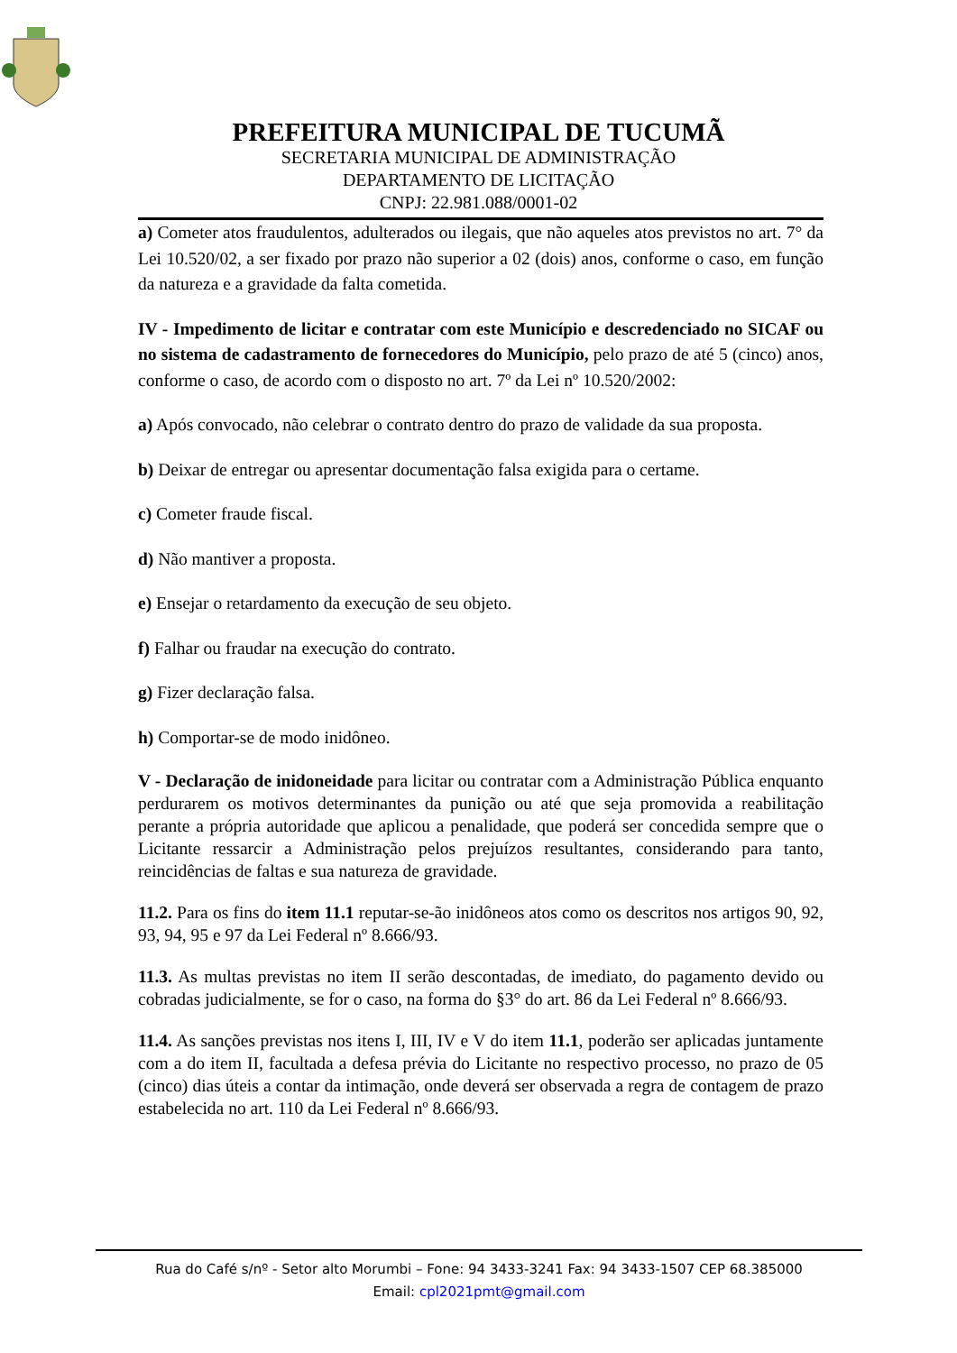PREFEITURA MUNICIPAL DE TUCUMÃ
SECRETARIA MUNICIPAL DE ADMINISTRAÇÃO
DEPARTAMENTO DE LICITAÇÃO
CNPJ: 22.981.088/0001-02
a) Cometer atos fraudulentos, adulterados ou ilegais, que não aqueles atos previstos no art. 7° da Lei 10.520/02, a ser fixado por prazo não superior a 02 (dois) anos, conforme o caso, em função da natureza e a gravidade da falta cometida.
IV - Impedimento de licitar e contratar com este Município e descredenciado no SICAF ou no sistema de cadastramento de fornecedores do Município, pelo prazo de até 5 (cinco) anos, conforme o caso, de acordo com o disposto no art. 7º da Lei nº 10.520/2002:
a) Após convocado, não celebrar o contrato dentro do prazo de validade da sua proposta.
b) Deixar de entregar ou apresentar documentação falsa exigida para o certame.
c) Cometer fraude fiscal.
d) Não mantiver a proposta.
e) Ensejar o retardamento da execução de seu objeto.
f) Falhar ou fraudar na execução do contrato.
g) Fizer declaração falsa.
h) Comportar-se de modo inidôneo.
V - Declaração de inidoneidade para licitar ou contratar com a Administração Pública enquanto perdurarem os motivos determinantes da punição ou até que seja promovida a reabilitação perante a própria autoridade que aplicou a penalidade, que poderá ser concedida sempre que o Licitante ressarcir a Administração pelos prejuízos resultantes, considerando para tanto, reincidências de faltas e sua natureza de gravidade.
11.2. Para os fins do item 11.1 reputar-se-ão inidôneos atos como os descritos nos artigos 90, 92, 93, 94, 95 e 97 da Lei Federal nº 8.666/93.
11.3. As multas previstas no item II serão descontadas, de imediato, do pagamento devido ou cobradas judicialmente, se for o caso, na forma do §3° do art. 86 da Lei Federal nº 8.666/93.
11.4. As sanções previstas nos itens I, III, IV e V do item 11.1, poderão ser aplicadas juntamente com a do item II, facultada a defesa prévia do Licitante no respectivo processo, no prazo de 05 (cinco) dias úteis a contar da intimação, onde deverá ser observada a regra de contagem de prazo estabelecida no art. 110 da Lei Federal nº 8.666/93.
Rua do Café s/nº - Setor alto Morumbi – Fone: 94 3433-3241 Fax: 94 3433-1507 CEP 68.385000
Email: cpl2021pmt@gmail.com